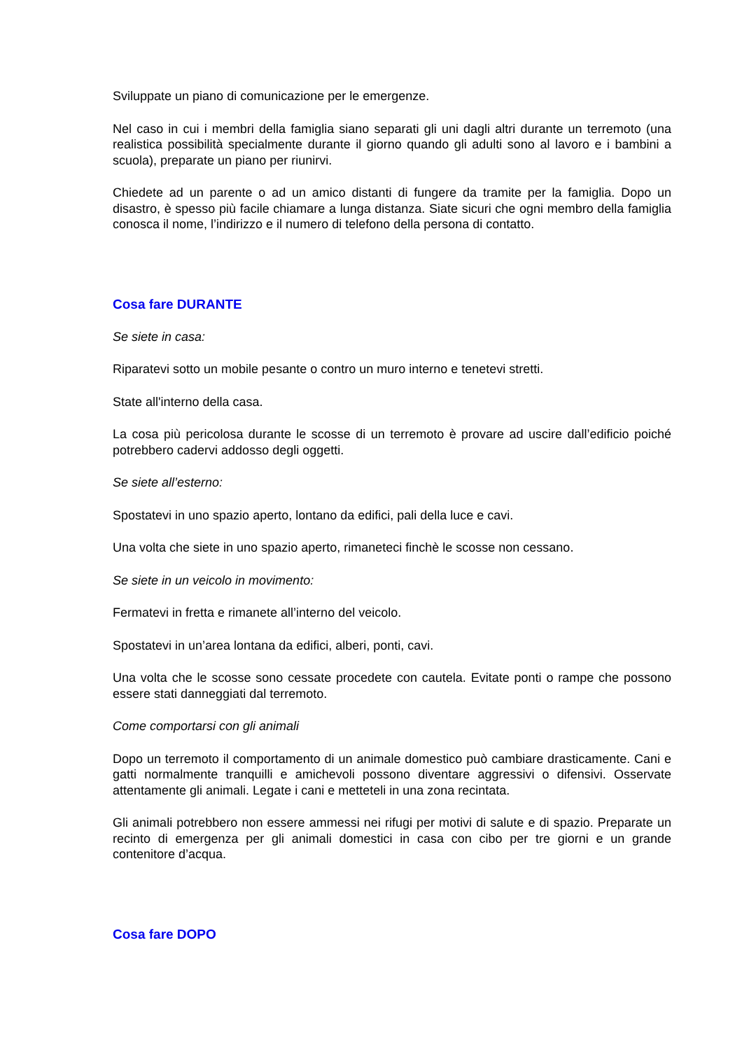Sviluppate un piano di comunicazione per le emergenze.
Nel caso in cui i membri della famiglia siano separati gli uni dagli altri durante un terremoto (una realistica possibilità specialmente durante il giorno quando gli adulti sono al lavoro e i bambini a scuola), preparate un piano per riunirvi.
Chiedete ad un parente o ad un amico distanti di fungere da tramite per la famiglia. Dopo un disastro, è spesso più facile chiamare a lunga distanza. Siate sicuri che ogni membro della famiglia conosca il nome, l’indirizzo e il numero di telefono della persona di contatto.
Cosa fare DURANTE
Se siete in casa:
Riparatevi sotto un mobile pesante o contro un muro interno e tenetevi stretti.
State all'interno della casa.
La cosa più pericolosa durante le scosse di un terremoto è provare ad uscire dall’edificio poiché potrebbero cadervi addosso degli oggetti.
Se siete all’esterno:
Spostatevi in uno spazio aperto, lontano da edifici, pali della luce e cavi.
Una volta che siete in uno spazio aperto, rimaneteci finchè le scosse non cessano.
Se siete in un veicolo in movimento:
Fermatevi in fretta e rimanete all’interno del veicolo.
Spostatevi in un’area lontana da edifici, alberi, ponti, cavi.
Una volta che le scosse sono cessate procedete con cautela. Evitate ponti o rampe che possono essere stati danneggiati dal terremoto.
Come comportarsi con gli animali
Dopo un terremoto il comportamento di un animale domestico può cambiare drasticamente. Cani e gatti normalmente tranquilli e amichevoli possono diventare aggressivi o difensivi. Osservate attentamente gli animali. Legate i cani e metteteli in una zona recintata.
Gli animali potrebbero non essere ammessi nei rifugi per motivi di salute e di spazio. Preparate un recinto di emergenza per gli animali domestici in casa con cibo per tre giorni e un grande contenitore d’acqua.
Cosa fare DOPO